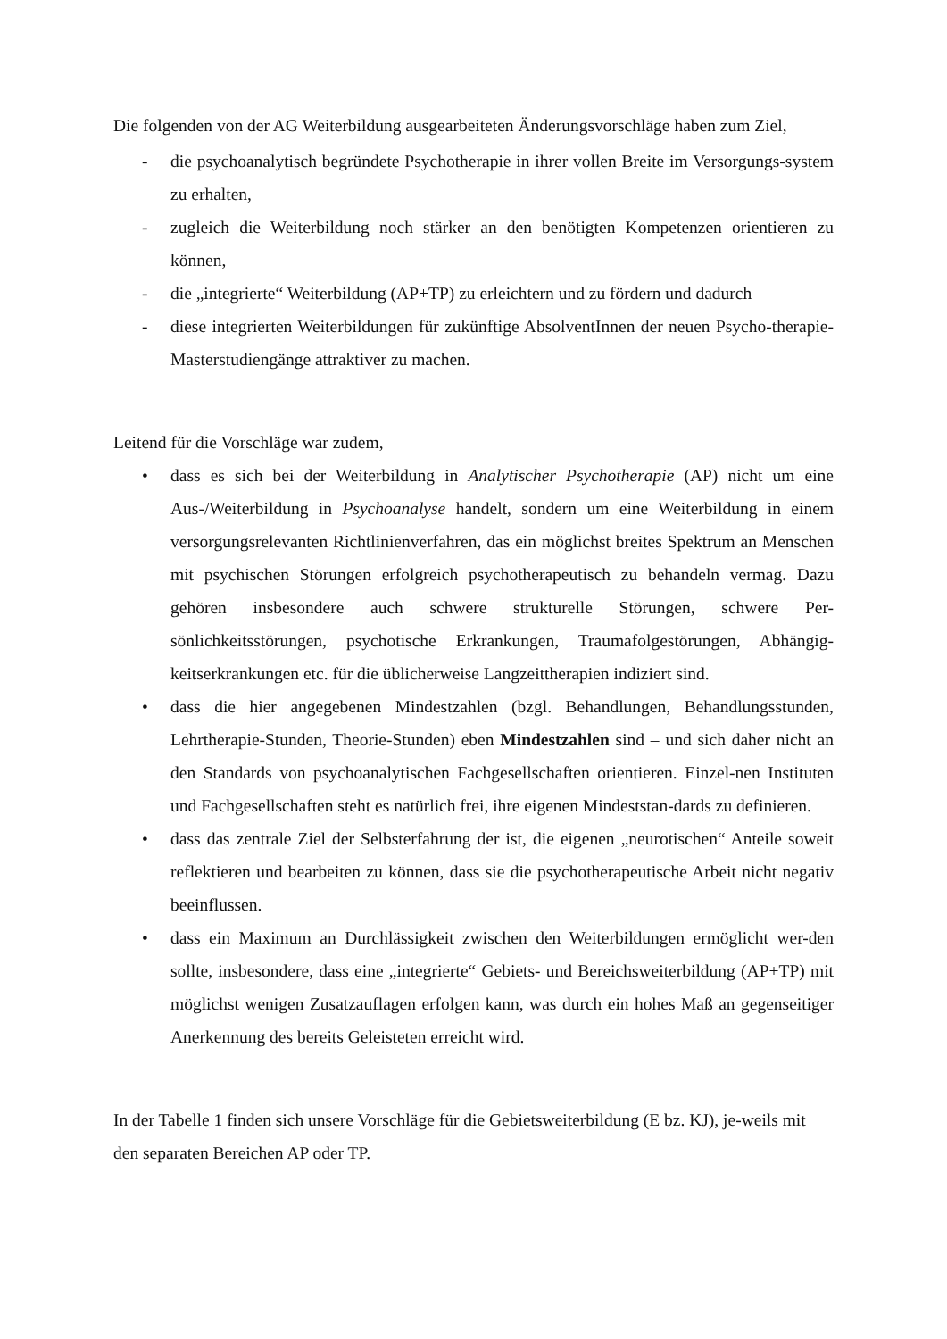Die folgenden von der AG Weiterbildung ausgearbeiteten Änderungsvorschläge haben zum Ziel,
- die psychoanalytisch begründete Psychotherapie in ihrer vollen Breite im Versorgungs-system zu erhalten,
- zugleich die Weiterbildung noch stärker an den benötigten Kompetenzen orientieren zu können,
- die „integrierte“ Weiterbildung (AP+TP) zu erleichtern und zu fördern und dadurch
- diese integrierten Weiterbildungen für zukünftige AbsolventInnen der neuen Psycho-therapie-Masterstudiengänge attraktiver zu machen.
Leitend für die Vorschläge war zudem,
• dass es sich bei der Weiterbildung in Analytischer Psychotherapie (AP) nicht um eine Aus-/Weiterbildung in Psychoanalyse handelt, sondern um eine Weiterbildung in einem versorgungsrelevanten Richtlinienverfahren, das ein möglichst breites Spektrum an Menschen mit psychischen Störungen erfolgreich psychotherapeutisch zu behandeln vermag. Dazu gehören insbesondere auch schwere strukturelle Störungen, schwere Per-sönlichkeitsstörungen, psychotische Erkrankungen, Traumafolgestörungen, Abhängig-keitserkrankungen etc. für die üblicherweise Langzeittherapien indiziert sind.
• dass die hier angegebenen Mindestzahlen (bzgl. Behandlungen, Behandlungsstunden, Lehrtherapie-Stunden, Theorie-Stunden) eben Mindestzahlen sind – und sich daher nicht an den Standards von psychoanalytischen Fachgesellschaften orientieren. Einzel-nen Instituten und Fachgesellschaften steht es natürlich frei, ihre eigenen Mindeststan-dards zu definieren.
• dass das zentrale Ziel der Selbsterfahrung der ist, die eigenen „neurotischen“ Anteile soweit reflektieren und bearbeiten zu können, dass sie die psychotherapeutische Arbeit nicht negativ beeinflussen.
• dass ein Maximum an Durchlässigkeit zwischen den Weiterbildungen ermöglicht wer-den sollte, insbesondere, dass eine „integrierte“ Gebiets- und Bereichsweiterbildung (AP+TP) mit möglichst wenigen Zusatzauflagen erfolgen kann, was durch ein hohes Maß an gegenseitiger Anerkennung des bereits Geleisteten erreicht wird.
In der Tabelle 1 finden sich unsere Vorschläge für die Gebietsweiterbildung (E bz. KJ), je-weils mit den separaten Bereichen AP oder TP.